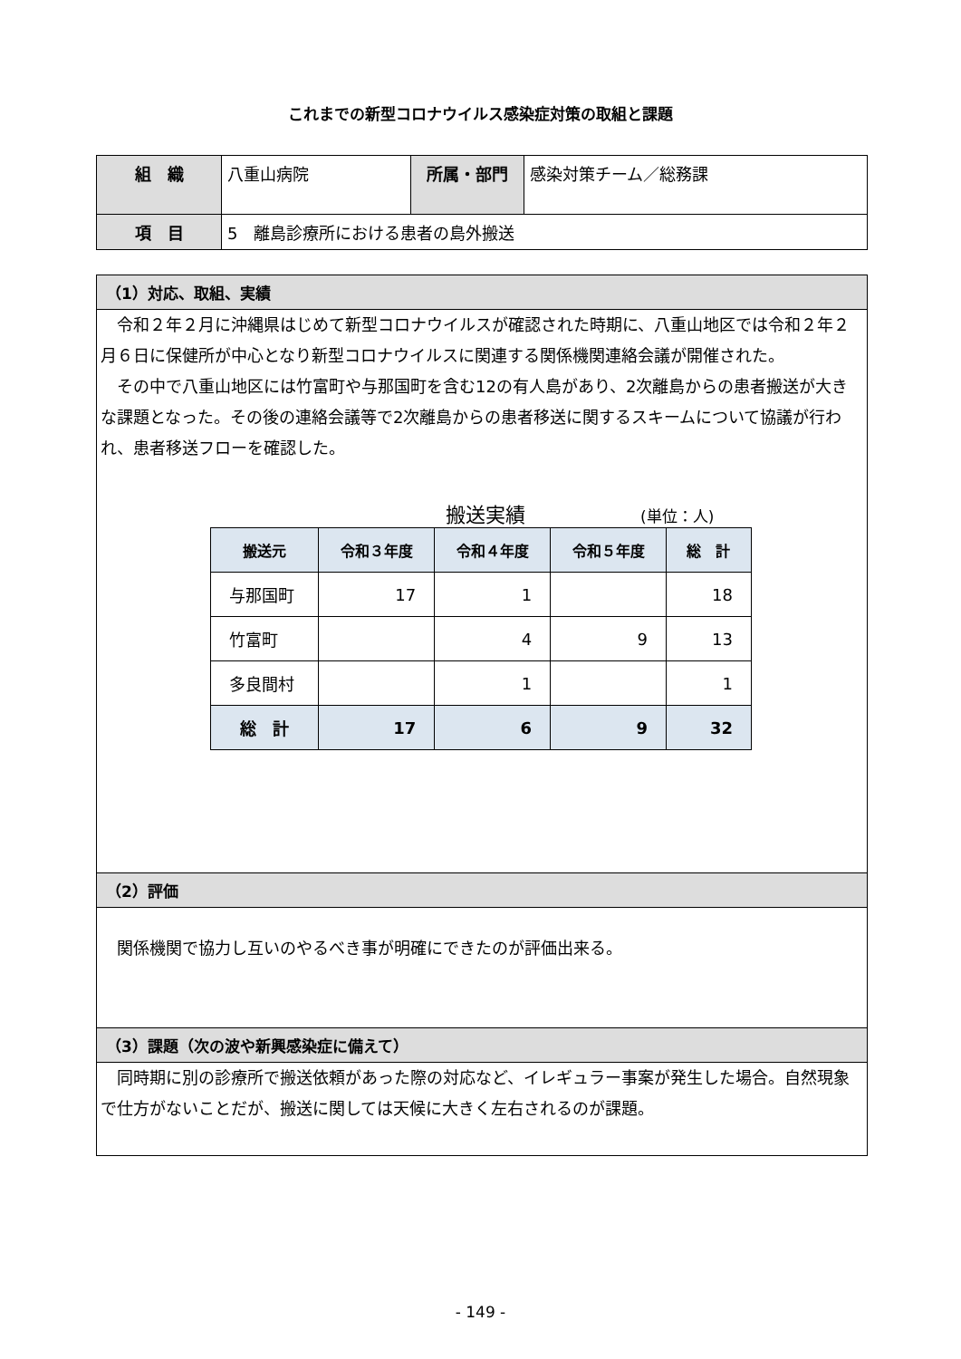これまでの新型コロナウイルス感染症対策の取組と課題
| 組 織 | 八重山病院 | 所属・部門 | 感染対策チーム／総務課 |
| 項 目 | 5 離島診療所における患者の島外搬送 | | |
（1）対応、取組、実績
令和２年２月に沖縄県はじめて新型コロナウイルスが確認された時期に、八重山地区では令和２年２月６日に保健所が中心となり新型コロナウイルスに関連する関係機関連絡会議が開催された。
その中で八重山地区には竹富町や与那国町を含む12の有人島があり、2次離島からの患者搬送が大きな課題となった。その後の連絡会議等で2次離島からの患者移送に関するスキームについて協議が行われ、患者移送フローを確認した。
搬送実績 (単位：人)
| 搬送元 | 令和３年度 | 令和４年度 | 令和５年度 | 総 計 |
| --- | --- | --- | --- | --- |
| 与那国町 | 17 | 1 | | 18 |
| 竹富町 | | 4 | 9 | 13 |
| 多良間村 | | 1 | | 1 |
| 総 計 | 17 | 6 | 9 | 32 |
（2）評価
関係機関で協力し互いのやるべき事が明確にできたのが評価出来る。
（3）課題（次の波や新興感染症に備えて）
同時期に別の診療所で搬送依頼があった際の対応など、イレギュラー事案が発生した場合。自然現象で仕方がないことだが、搬送に関しては天候に大きく左右されるのが課題。
- 149 -